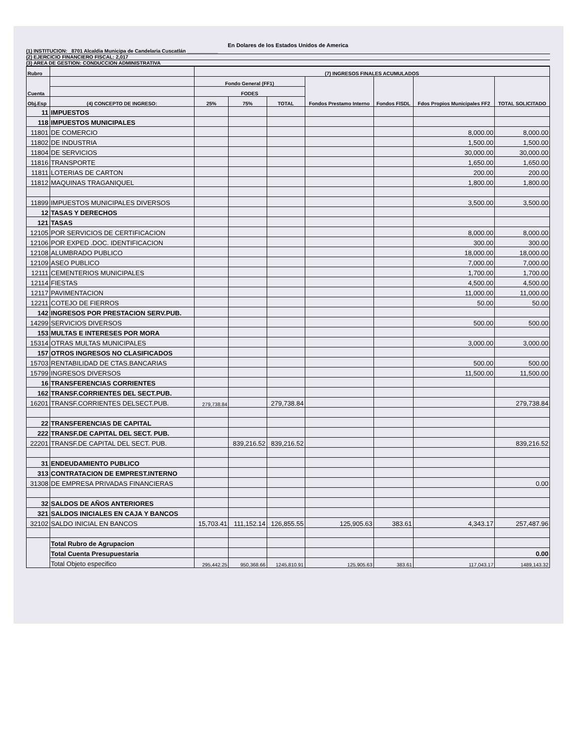En Dolares de los Estados Unidos de America
(1) INSTITUCION: _8701 Alcaldia Municipa de Candelaria Cuscatlán ___________
(2) EJERCICIO FINANCIERO FISCAL: 2,017
(3) AREA DE GESTION: CONDUCCION ADMINISTRATIVA
| Rubro | | (7) INGRESOS FINALES ACUMULADOS | | | | | | |
| --- | --- | --- | --- | --- | --- | --- | --- | --- |
| Cuenta | | Fondo General (FF1) | | | Fondos Prestamo Interno | Fondos FISDL | Fdos Propios Municipales FF2 | TOTAL SOLICITADO |
| | | FODES | | | | | | |
| Obj.Esp | (4) CONCEPTO DE INGRESO: | 25% | 75% | TOTAL | | | | |
| 11 | IMPUESTOS | | | | | | | |
| 118 | IMPUESTOS MUNICIPALES | | | | | | | |
| 11801 | DE COMERCIO | | | | | | 8,000.00 | 8,000.00 |
| 11802 | DE INDUSTRIA | | | | | | 1,500.00 | 1,500.00 |
| 11804 | DE SERVICIOS | | | | | | 30,000.00 | 30,000.00 |
| 11816 | TRANSPORTE | | | | | | 1,650.00 | 1,650.00 |
| 11811 | LOTERIAS DE CARTON | | | | | | 200.00 | 200.00 |
| 11812 | MAQUINAS TRAGANIQUEL | | | | | | 1,800.00 | 1,800.00 |
| 11899 | IMPUESTOS MUNICIPALES DIVERSOS | | | | | | 3,500.00 | 3,500.00 |
| 12 | TASAS Y DERECHOS | | | | | | | |
| 121 | TASAS | | | | | | | |
| 12105 | POR SERVICIOS DE CERTIFICACION | | | | | | 8,000.00 | 8,000.00 |
| 12106 | POR EXPED .DOC. IDENTIFICACION | | | | | | 300.00 | 300.00 |
| 12108 | ALUMBRADO PUBLICO | | | | | | 18,000.00 | 18,000.00 |
| 12109 | ASEO PUBLICO | | | | | | 7,000.00 | 7,000.00 |
| 12111 | CEMENTERIOS MUNICIPALES | | | | | | 1,700.00 | 1,700.00 |
| 12114 | FIESTAS | | | | | | 4,500.00 | 4,500.00 |
| 12117 | PAVIMENTACION | | | | | | 11,000.00 | 11,000.00 |
| 12211 | COTEJO DE FIERROS | | | | | | 50.00 | 50.00 |
| 142 | INGRESOS POR PRESTACION SERV.PUB. | | | | | | | |
| 14299 | SERVICIOS DIVERSOS | | | | | | 500.00 | 500.00 |
| 153 | MULTAS E INTERESES POR MORA | | | | | | | |
| 15314 | OTRAS MULTAS MUNICIPALES | | | | | | 3,000.00 | 3,000.00 |
| 157 | OTROS INGRESOS NO CLASIFICADOS | | | | | | | |
| 15703 | RENTABILIDAD DE CTAS.BANCARIAS | | | | | | 500.00 | 500.00 |
| 15799 | INGRESOS DIVERSOS | | | | | | 11,500.00 | 11,500.00 |
| 16 | TRANSFERENCIAS CORRIENTES | | | | | | | |
| 162 | TRANSF.CORRIENTES DEL SECT.PUB. | | | | | | | |
| 16201 | TRANSF.CORRIENTES DELSECT.PUB. | 279,738.84 | | 279,738.84 | | | | 279,738.84 |
| 22 | TRANSFERENCIAS DE CAPITAL | | | | | | | |
| 222 | TRANSF.DE CAPITAL DEL SECT. PUB. | | | | | | | |
| 22201 | TRANSF.DE CAPITAL DEL SECT. PUB. | | 839,216.52 | 839,216.52 | | | | 839,216.52 |
| 31 | ENDEUDAMIENTO PUBLICO | | | | | | | |
| 313 | CONTRATACION DE EMPREST.INTERNO | | | | | | | |
| 31308 | DE EMPRESA PRIVADAS FINANCIERAS | | | | | | | 0.00 |
| 32 | SALDOS DE AÑOS ANTERIORES | | | | | | | |
| 321 | SALDOS INICIALES EN CAJA Y BANCOS | | | | | | | |
| 32102 | SALDO INICIAL EN BANCOS | 15,703.41 | 111,152.14 | 126,855.55 | 125,905.63 | 383.61 | 4,343.17 | 257,487.96 |
| | Total Rubro de Agrupacion | | | | | | | |
| | Total Cuenta Presupuestaria | | | | | | | 0.00 |
| | Total Objeto especifico | 295,442.25 | 950,368.66 | 1245,810.91 | 125,905.63 | 383.61 | 117,043.17 | 1489,143.32 |